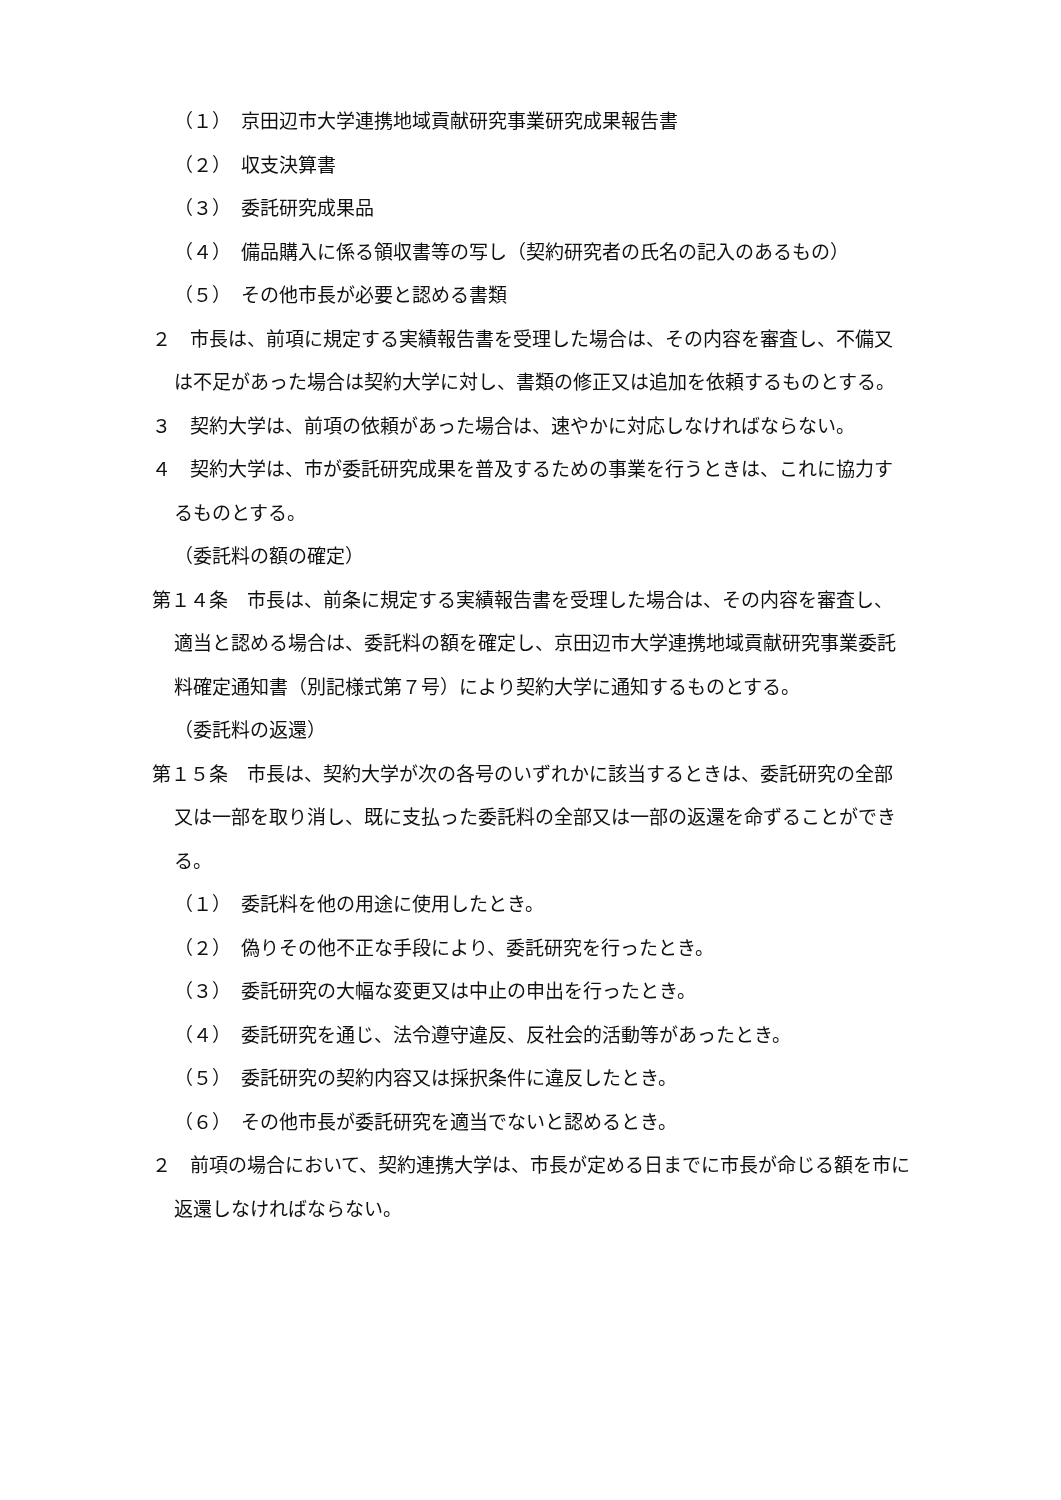（１）　京田辺市大学連携地域貢献研究事業研究成果報告書
（２）　収支決算書
（３）　委託研究成果品
（４）　備品購入に係る領収書等の写し（契約研究者の氏名の記入のあるもの）
（５）　その他市長が必要と認める書類
２　市長は、前項に規定する実績報告書を受理した場合は、その内容を審査し、不備又は不足があった場合は契約大学に対し、書類の修正又は追加を依頼するものとする。
３　契約大学は、前項の依頼があった場合は、速やかに対応しなければならない。
４　契約大学は、市が委託研究成果を普及するための事業を行うときは、これに協力するものとする。
（委託料の額の確定）
第１４条　市長は、前条に規定する実績報告書を受理した場合は、その内容を審査し、適当と認める場合は、委託料の額を確定し、京田辺市大学連携地域貢献研究事業委託料確定通知書（別記様式第７号）により契約大学に通知するものとする。
（委託料の返還）
第１５条　市長は、契約大学が次の各号のいずれかに該当するときは、委託研究の全部又は一部を取り消し、既に支払った委託料の全部又は一部の返還を命ずることができる。
（１）　委託料を他の用途に使用したとき。
（２）　偽りその他不正な手段により、委託研究を行ったとき。
（３）　委託研究の大幅な変更又は中止の申出を行ったとき。
（４）　委託研究を通じ、法令遵守違反、反社会的活動等があったとき。
（５）　委託研究の契約内容又は採択条件に違反したとき。
（６）　その他市長が委託研究を適当でないと認めるとき。
２　前項の場合において、契約連携大学は、市長が定める日までに市長が命じる額を市に返還しなければならない。